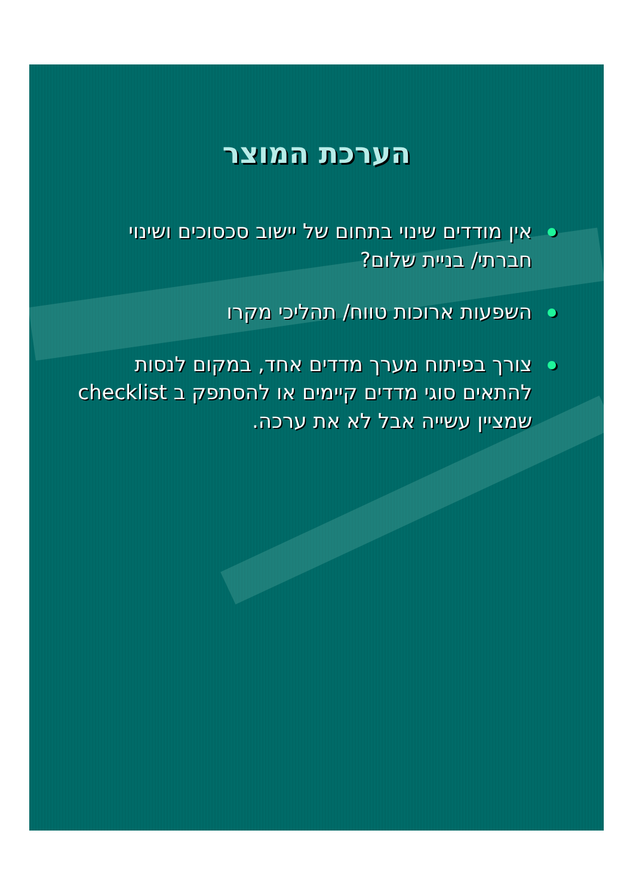הערכת המוצר
אין מודדים שינוי בתחום של יישוב סכסוכים ושינוי חברתי/ בניית שלום?
השפעות ארוכות טווח/ תהליכי מקרו
צורך בפיתוח מערך מדדים אחד, במקום לנסות להתאים סוגי מדדים קיימים או להסתפק ב checklist שמציין עשייה אבל לא את ערכה.